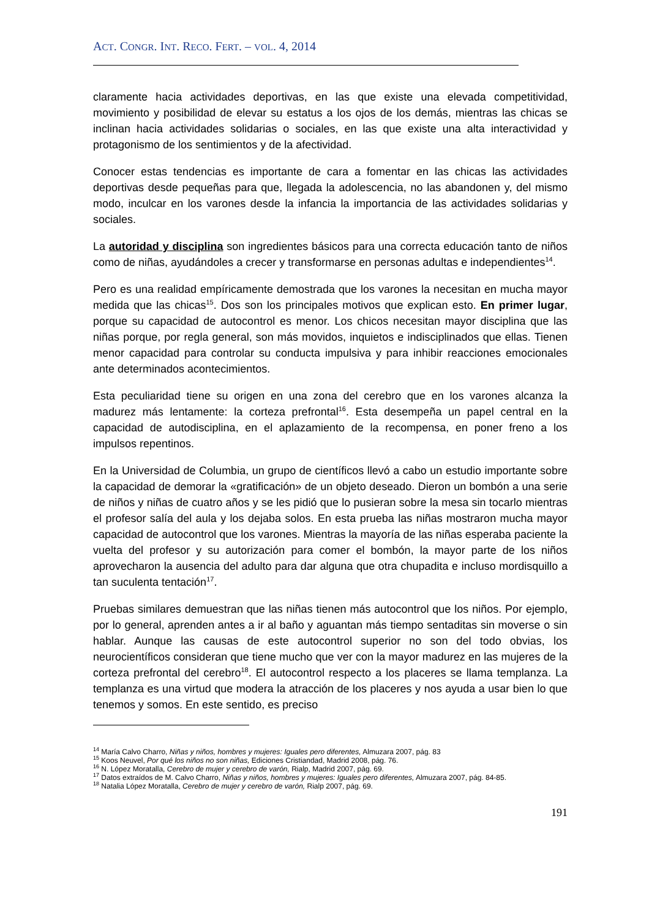ACT. CONGR. INT. RECO. FERT. – VOL. 4, 2014
claramente hacia actividades deportivas, en las que existe una elevada competitividad, movimiento y posibilidad de elevar su estatus a los ojos de los demás, mientras las chicas se inclinan hacia actividades solidarias o sociales, en las que existe una alta interactividad y protagonismo de los sentimientos y de la afectividad.
Conocer estas tendencias es importante de cara a fomentar en las chicas las actividades deportivas desde pequeñas para que, llegada la adolescencia, no las abandonen y, del mismo modo, inculcar en los varones desde la infancia la importancia de las actividades solidarias y sociales.
La autoridad y disciplina son ingredientes básicos para una correcta educación tanto de niños como de niñas, ayudándoles a crecer y transformarse en personas adultas e independientes<sup>14</sup>.
Pero es una realidad empíricamente demostrada que los varones la necesitan en mucha mayor medida que las chicas<sup>15</sup>. Dos son los principales motivos que explican esto. En primer lugar, porque su capacidad de autocontrol es menor. Los chicos necesitan mayor disciplina que las niñas porque, por regla general, son más movidos, inquietos e indisciplinados que ellas. Tienen menor capacidad para controlar su conducta impulsiva y para inhibir reacciones emocionales ante determinados acontecimientos.
Esta peculiaridad tiene su origen en una zona del cerebro que en los varones alcanza la madurez más lentamente: la corteza prefrontal<sup>16</sup>. Esta desempeña un papel central en la capacidad de autodisciplina, en el aplazamiento de la recompensa, en poner freno a los impulsos repentinos.
En la Universidad de Columbia, un grupo de científicos llevó a cabo un estudio importante sobre la capacidad de demorar la «gratificación» de un objeto deseado. Dieron un bombón a una serie de niños y niñas de cuatro años y se les pidió que lo pusieran sobre la mesa sin tocarlo mientras el profesor salía del aula y los dejaba solos. En esta prueba las niñas mostraron mucha mayor capacidad de autocontrol que los varones. Mientras la mayoría de las niñas esperaba paciente la vuelta del profesor y su autorización para comer el bombón, la mayor parte de los niños aprovecharon la ausencia del adulto para dar alguna que otra chupadita e incluso mordisquillo a tan suculenta tentación<sup>17</sup>.
Pruebas similares demuestran que las niñas tienen más autocontrol que los niños. Por ejemplo, por lo general, aprenden antes a ir al baño y aguantan más tiempo sentaditas sin moverse o sin hablar. Aunque las causas de este autocontrol superior no son del todo obvias, los neurocientíficos consideran que tiene mucho que ver con la mayor madurez en las mujeres de la corteza prefrontal del cerebro<sup>18</sup>. El autocontrol respecto a los placeres se llama templanza. La templanza es una virtud que modera la atracción de los placeres y nos ayuda a usar bien lo que tenemos y somos. En este sentido, es preciso
<sup>14</sup> María Calvo Charro, Niñas y niños, hombres y mujeres: Iguales pero diferentes, Almuzara 2007, pág. 83
<sup>15</sup> Koos Neuvel, Por qué los niños no son niñas, Ediciones Cristiandad, Madrid 2008, pág. 76.
<sup>16</sup> N. López Moratalla, Cerebro de mujer y cerebro de varón, Rialp, Madrid 2007, pág. 69.
<sup>17</sup> Datos extraídos de M. Calvo Charro, Niñas y niños, hombres y mujeres: Iguales pero diferentes, Almuzara 2007, pág. 84-85.
<sup>18</sup> Natalia López Moratalla, Cerebro de mujer y cerebro de varón, Rialp 2007, pág. 69.
191